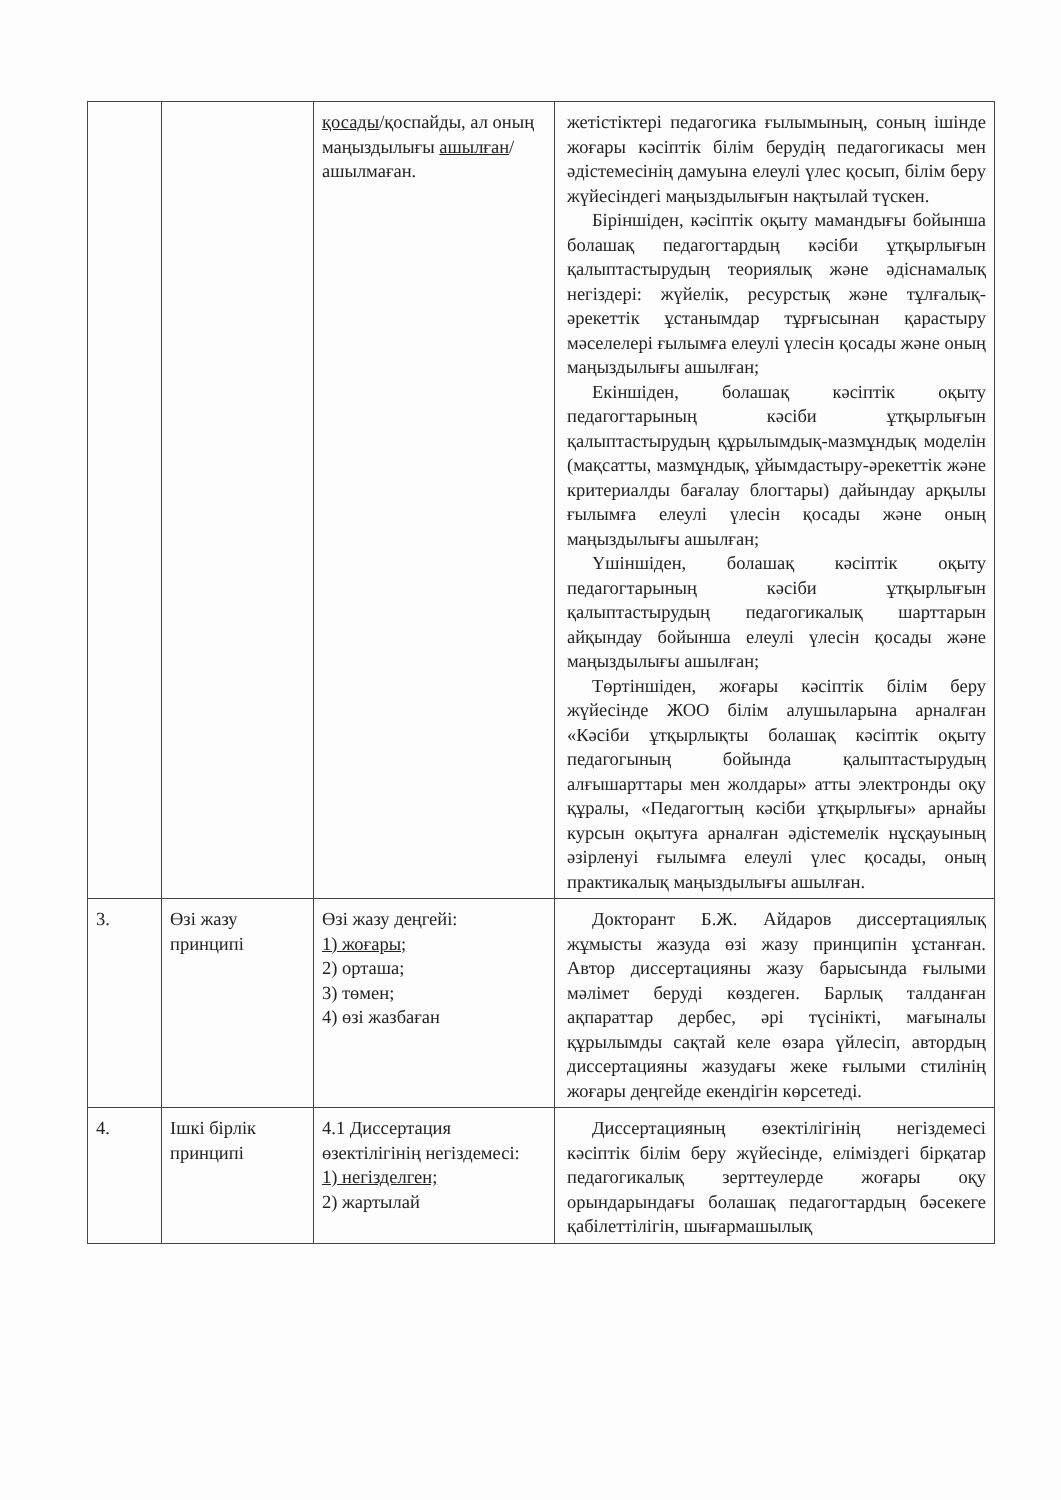| | | қосады /қоспайды, ал оның маңыздылығы ашылған /ашылмаған. | жетістіктері педагогика ғылымының, соның ішінде жоғары кәсіптік білім берудің педагогикасы мен әдістемесінің дамуына елеулі үлес қосып, білім беру жүйесіндегі маңыздылығын нақтылай түскен. Біріншіден, кәсіптік оқыту мамандығы бойынша болашақ педагогтардың кәсіби ұтқырлығын қалыптастырудың теориялық және әдіснамалық негіздері: жүйелік, ресурстық және тұлғалық-әрекеттік ұстанымдар тұрғысынан қарастыру мәселелері ғылымға елеулі үлесін қосады және оның маңыздылығы ашылған; Екіншіден, болашақ кәсіптік оқыту педагогтарының кәсіби ұтқырлығын қалыптастырудың құрылымдық-мазмұндық моделін (мақсатты, мазмұндық, ұйымдастыру-әрекеттік және критериалды бағалау блогтары) дайындау арқылы ғылымға елеулі үлесін қосады және оның маңыздылығы ашылған; Үшіншіден, болашақ кәсіптік оқыту педагогтарының кәсіби ұтқырлығын қалыптастырудың педагогикалық шарттарын айқындау бойынша елеулі үлесін қосады және маңыздылығы ашылған; Төртіншіден, жоғары кәсіптік білім беру жүйесінде ЖОО білім алушыларына арналған «Кәсіби ұтқырлықты болашақ кәсіптік оқыту педагогының бойында қалыптастырудың алғышарттары мен жолдары» атты электронды оқу құралы, «Педагогтың кәсіби ұтқырлығы» арнайы курсын оқытуға арналған әдістемелік нұсқауының әзірленуі ғылымға елеулі үлес қосады, оның практикалық маңыздылығы ашылған. |
| 3. | Өзі жазу принципі | Өзі жазу деңгейі: 1) жоғары; 2) орташа; 3) төмен; 4) өзі жазбаған | Докторант Б.Ж. Айдаров диссертациялық жұмысты жазуда өзі жазу принципін ұстанған. Автор диссертацияны жазу барысында ғылыми мәлімет беруді көздеген. Барлық талданған ақпараттар дербес, әрі түсінікті, мағыналы құрылымды сақтай келе өзара үйлесіп, автордың диссертацияны жазудағы жеке ғылыми стилінің жоғары деңгейде екендігін көрсетеді. |
| 4. | Ішкі бірлік принципі | 4.1 Диссертация өзектілігінің негіздемесі: 1) негізделген; 2) жартылай | Диссертацияның өзектілігінің негіздемесі кәсіптік білім беру жүйесінде, еліміздегі бірқатар педагогикалық зерттеулерде жоғары оқу орындарындағы болашақ педагогтардың бәсекеге қабілеттілігін, шығармашылық |